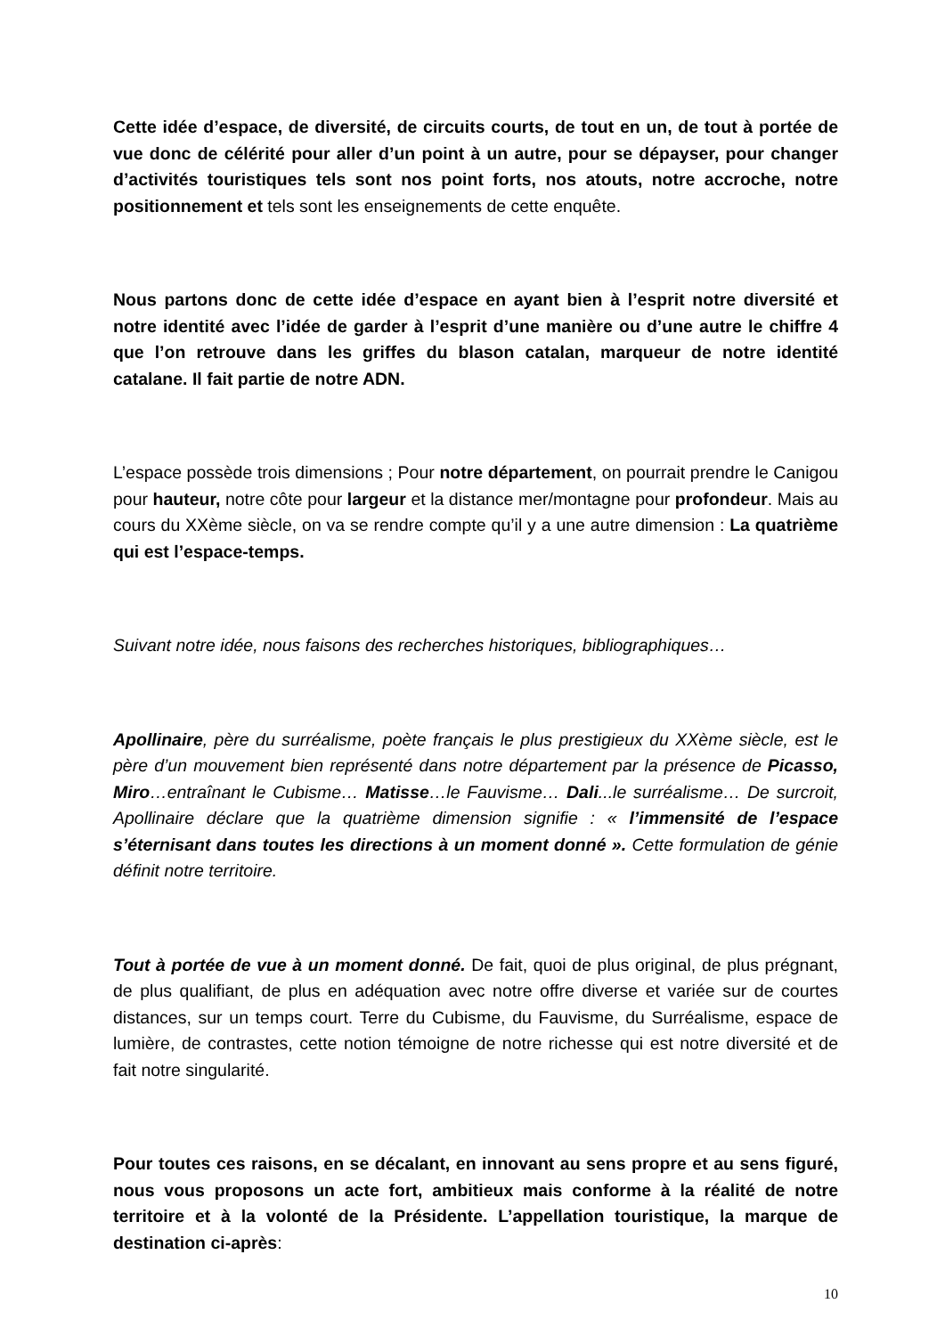Cette idée d’espace, de diversité, de circuits courts, de tout en un, de tout à portée de vue donc de célérité pour aller d’un point à un autre, pour se dépayser, pour changer d’activités touristiques tels sont nos point forts, nos atouts, notre accroche, notre positionnement et tels sont les enseignements de cette enquête.
Nous partons donc de cette idée d’espace en ayant bien à l’esprit notre diversité et notre identité avec l’idée de garder à l’esprit d’une manière ou d’une autre le chiffre 4 que l’on retrouve dans les griffes du blason catalan, marqueur de notre identité catalane. Il fait partie de notre ADN.
L’espace possède trois dimensions ; Pour notre département, on pourrait prendre le Canigou pour hauteur, notre côte pour largeur et la distance mer/montagne pour profondeur. Mais au cours du XXème siècle, on va se rendre compte qu’il y a une autre dimension : La quatrième qui est l’espace-temps.
Suivant notre idée, nous faisons des recherches historiques, bibliographiques…
Apollinaire, père du surréalisme, poète français le plus prestigieux du XXème siècle, est le père d’un mouvement bien représenté dans notre département par la présence de Picasso, Miro…entraînant le Cubisme… Matisse…le Fauvisme… Dali...le surréalisme… De surcroit, Apollinaire déclare que la quatrième dimension signifie : « l’immensité de l’espace s’éternisant dans toutes les directions à un moment donné ». Cette formulation de génie définit notre territoire.
Tout à portée de vue à un moment donné. De fait, quoi de plus original, de plus prégnant, de plus qualifiant, de plus en adéquation avec notre offre diverse et variée sur de courtes distances, sur un temps court. Terre du Cubisme, du Fauvisme, du Surréalisme, espace de lumière, de contrastes, cette notion témoigne de notre richesse qui est notre diversité et de fait notre singularité.
Pour toutes ces raisons, en se décalant, en innovant au sens propre et au sens figuré, nous vous proposons un acte fort, ambitieux mais conforme à la réalité de notre territoire et à la volonté de la Présidente. L’appellation touristique, la marque de destination ci-après:
10